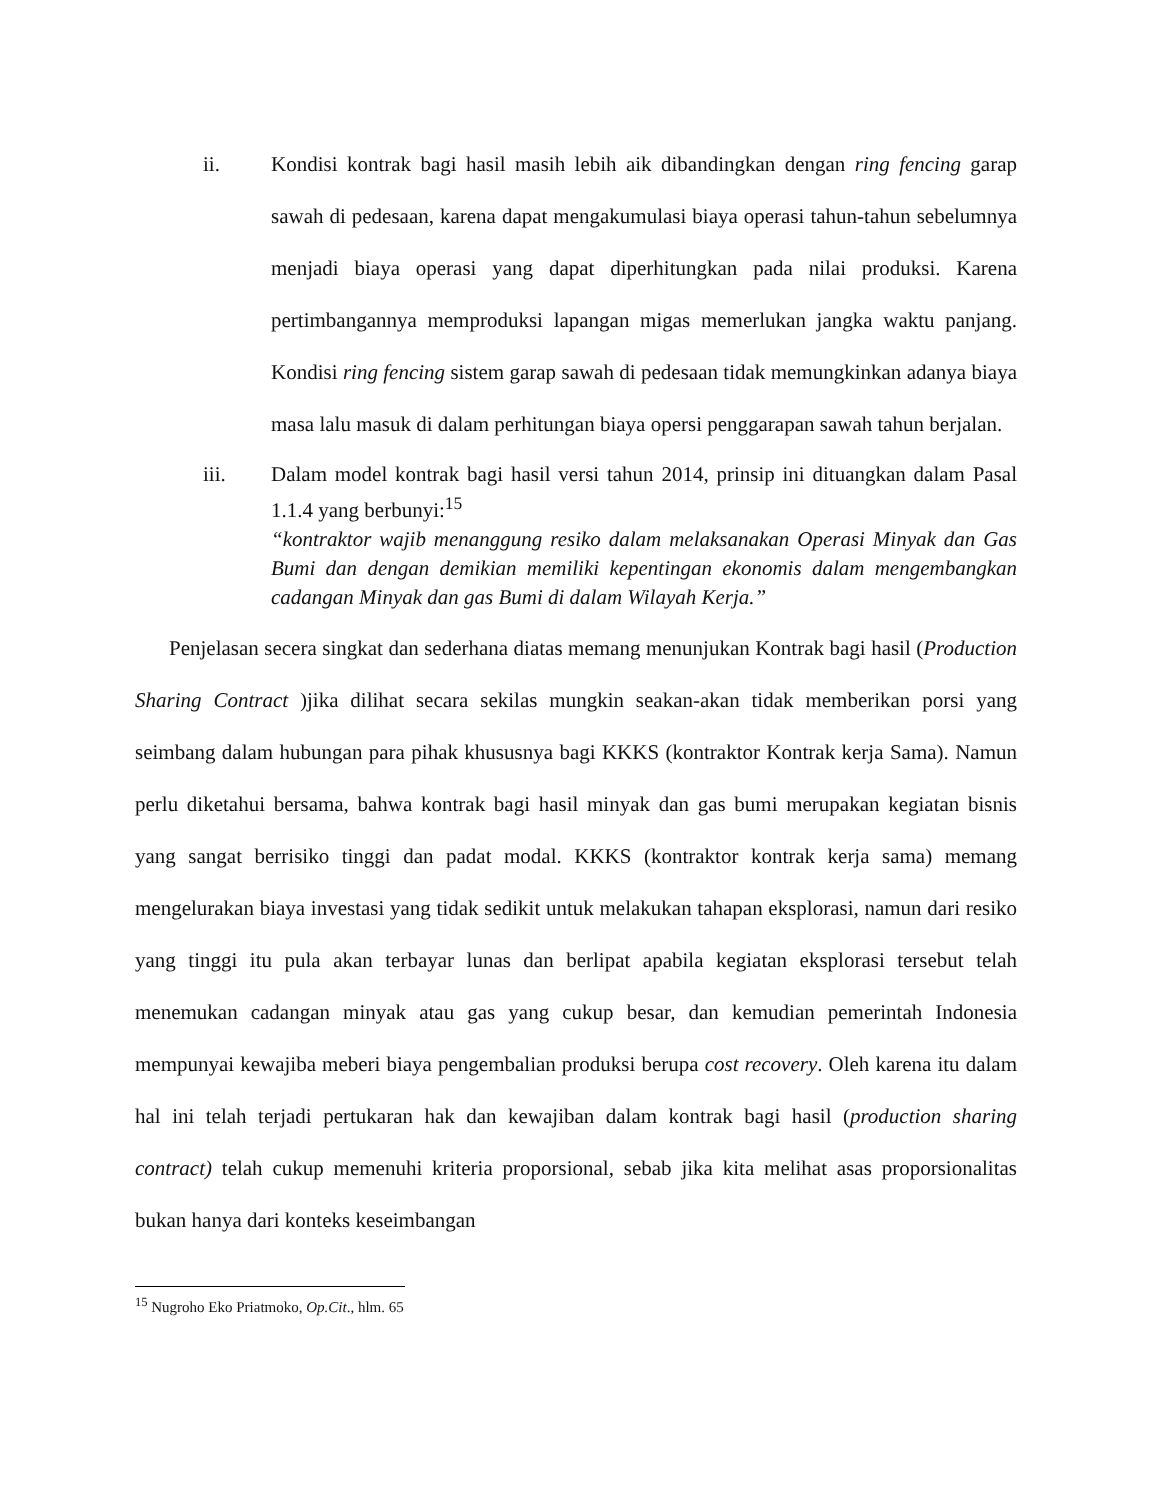ii. Kondisi kontrak bagi hasil masih lebih aik dibandingkan dengan ring fencing garap sawah di pedesaan, karena dapat mengakumulasi biaya operasi tahun-tahun sebelumnya menjadi biaya operasi yang dapat diperhitungkan pada nilai produksi. Karena pertimbangannya memproduksi lapangan migas memerlukan jangka waktu panjang. Kondisi ring fencing sistem garap sawah di pedesaan tidak memungkinkan adanya biaya masa lalu masuk di dalam perhitungan biaya opersi penggarapan sawah tahun berjalan.
iii. Dalam model kontrak bagi hasil versi tahun 2014, prinsip ini dituangkan dalam Pasal 1.1.4 yang berbunyi:<sup>15</sup>
“kontraktor wajib menanggung resiko dalam melaksanakan Operasi Minyak dan Gas Bumi dan dengan demikian memiliki kepentingan ekonomis dalam mengembangkan cadangan Minyak dan gas Bumi di dalam Wilayah Kerja.”
Penjelasan secera singkat dan sederhana diatas memang menunjukan Kontrak bagi hasil (Production Sharing Contract )jika dilihat secara sekilas mungkin seakan-akan tidak memberikan porsi yang seimbang dalam hubungan para pihak khususnya bagi KKKS (kontraktor Kontrak kerja Sama). Namun perlu diketahui bersama, bahwa kontrak bagi hasil minyak dan gas bumi merupakan kegiatan bisnis yang sangat berrisiko tinggi dan padat modal. KKKS (kontraktor kontrak kerja sama) memang mengelurakan biaya investasi yang tidak sedikit untuk melakukan tahapan eksplorasi, namun dari resiko yang tinggi itu pula akan terbayar lunas dan berlipat apabila kegiatan eksplorasi tersebut telah menemukan cadangan minyak atau gas yang cukup besar, dan kemudian pemerintah Indonesia mempunyai kewajiba meberi biaya pengembalian produksi berupa cost recovery. Oleh karena itu dalam hal ini telah terjadi pertukaran hak dan kewajiban dalam kontrak bagi hasil (production sharing contract) telah cukup memenuhi kriteria proporsional, sebab jika kita melihat asas proporsionalitas bukan hanya dari konteks keseimbangan
<sup>15</sup> Nugroho Eko Priatmoko, Op.Cit., hlm. 65